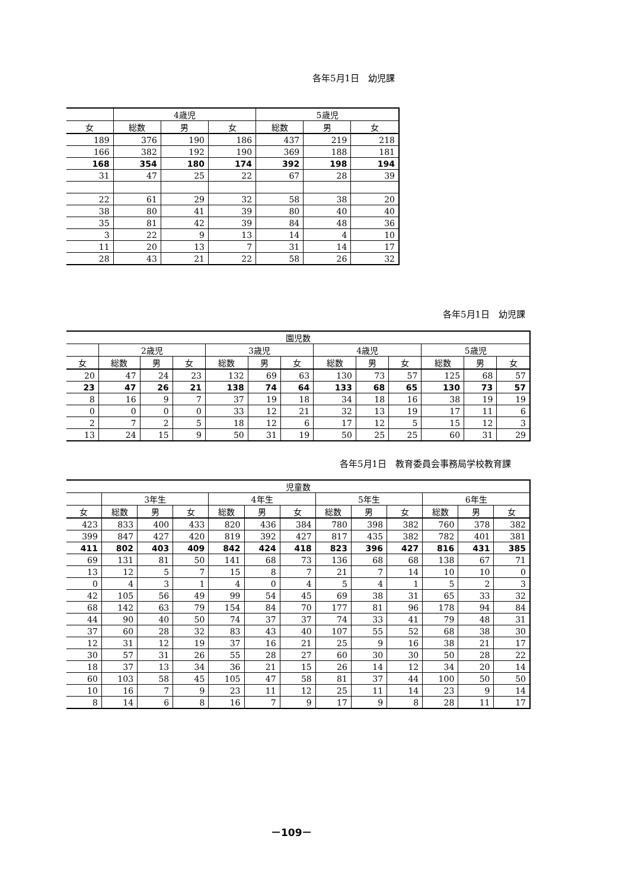各年5月1日　幼児課
| | 4歳児 | | | 5歳児 | | |
| --- | --- | --- | --- | --- | --- | --- |
| 女 | 総数 | 男 | 女 | 総数 | 男 | 女 |
| 189 | 376 | 190 | 186 | 437 | 219 | 218 |
| 166 | 382 | 192 | 190 | 369 | 188 | 181 |
| 168 | 354 | 180 | 174 | 392 | 198 | 194 |
| 31 | 47 | 25 | 22 | 67 | 28 | 39 |
| 22 | 61 | 29 | 32 | 58 | 38 | 20 |
| 38 | 80 | 41 | 39 | 80 | 40 | 40 |
| 35 | 81 | 42 | 39 | 84 | 48 | 36 |
| 3 | 22 | 9 | 13 | 14 | 4 | 10 |
| 11 | 20 | 13 | 7 | 31 | 14 | 17 |
| 28 | 43 | 21 | 22 | 58 | 26 | 32 |
各年5月1日　幼児課
| 園児数 | | | | | | | | | | | | |
| --- | --- | --- | --- | --- | --- | --- | --- | --- | --- | --- | --- | --- |
| | 2歳児 | | | 3歳児 | | | 4歳児 | | | 5歳児 | | |
| 女 | 総数 | 男 | 女 | 総数 | 男 | 女 | 総数 | 男 | 女 | 総数 | 男 | 女 |
| 20 | 47 | 24 | 23 | 132 | 69 | 63 | 130 | 73 | 57 | 125 | 68 | 57 |
| 23 | 47 | 26 | 21 | 138 | 74 | 64 | 133 | 68 | 65 | 130 | 73 | 57 |
| 8 | 16 | 9 | 7 | 37 | 19 | 18 | 34 | 18 | 16 | 38 | 19 | 19 |
| 0 | 0 | 0 | 0 | 33 | 12 | 21 | 32 | 13 | 19 | 17 | 11 | 6 |
| 2 | 7 | 2 | 5 | 18 | 12 | 6 | 17 | 12 | 5 | 15 | 12 | 3 |
| 13 | 24 | 15 | 9 | 50 | 31 | 19 | 50 | 25 | 25 | 60 | 31 | 29 |
各年5月1日　教育委員会事務局学校教育課
| 児童数 | | | | | | | | | | | | |
| --- | --- | --- | --- | --- | --- | --- | --- | --- | --- | --- | --- | --- |
| | 3年生 | | | 4年生 | | | 5年生 | | | 6年生 | | |
| 女 | 総数 | 男 | 女 | 総数 | 男 | 女 | 総数 | 男 | 女 | 総数 | 男 | 女 |
| 423 | 833 | 400 | 433 | 820 | 436 | 384 | 780 | 398 | 382 | 760 | 378 | 382 |
| 399 | 847 | 427 | 420 | 819 | 392 | 427 | 817 | 435 | 382 | 782 | 401 | 381 |
| 411 | 802 | 403 | 409 | 842 | 424 | 418 | 823 | 396 | 427 | 816 | 431 | 385 |
| 69 | 131 | 81 | 50 | 141 | 68 | 73 | 136 | 68 | 68 | 138 | 67 | 71 |
| 13 | 12 | 5 | 7 | 15 | 8 | 7 | 21 | 7 | 14 | 10 | 10 | 0 |
| 0 | 4 | 3 | 1 | 4 | 0 | 4 | 5 | 4 | 1 | 5 | 2 | 3 |
| 42 | 105 | 56 | 49 | 99 | 54 | 45 | 69 | 38 | 31 | 65 | 33 | 32 |
| 68 | 142 | 63 | 79 | 154 | 84 | 70 | 177 | 81 | 96 | 178 | 94 | 84 |
| 44 | 90 | 40 | 50 | 74 | 37 | 37 | 74 | 33 | 41 | 79 | 48 | 31 |
| 37 | 60 | 28 | 32 | 83 | 43 | 40 | 107 | 55 | 52 | 68 | 38 | 30 |
| 12 | 31 | 12 | 19 | 37 | 16 | 21 | 25 | 9 | 16 | 38 | 21 | 17 |
| 30 | 57 | 31 | 26 | 55 | 28 | 27 | 60 | 30 | 30 | 50 | 28 | 22 |
| 18 | 37 | 13 | 34 | 36 | 21 | 15 | 26 | 14 | 12 | 34 | 20 | 14 |
| 60 | 103 | 58 | 45 | 105 | 47 | 58 | 81 | 37 | 44 | 100 | 50 | 50 |
| 10 | 16 | 7 | 9 | 23 | 11 | 12 | 25 | 11 | 14 | 23 | 9 | 14 |
| 8 | 14 | 6 | 8 | 16 | 7 | 9 | 17 | 9 | 8 | 28 | 11 | 17 |
－109－